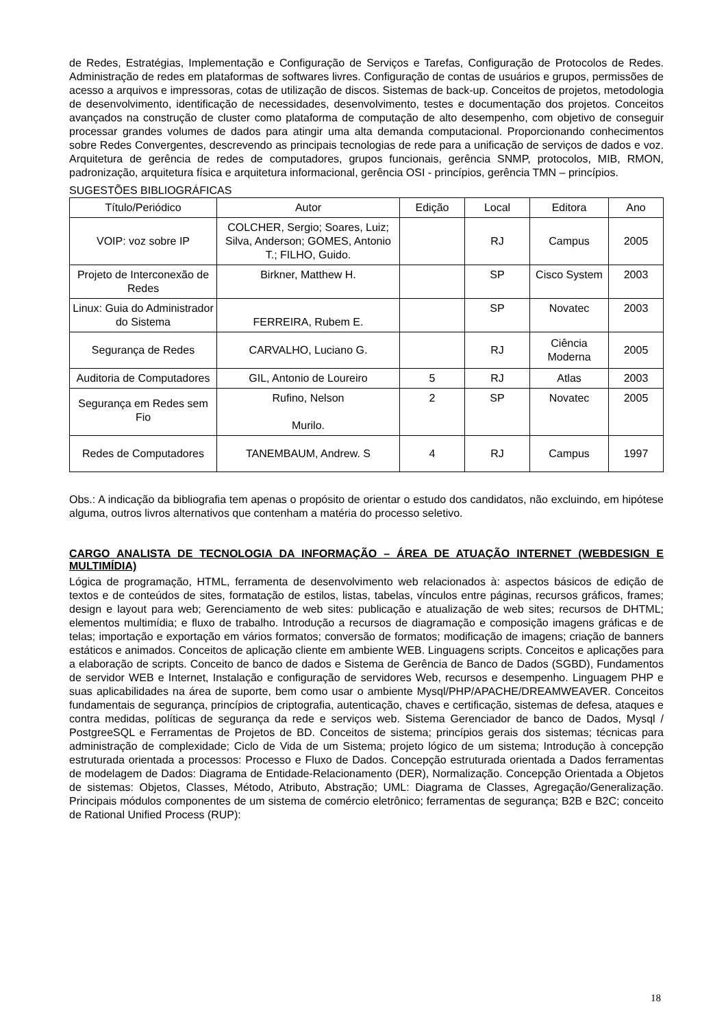de Redes, Estratégias, Implementação e Configuração de Serviços e Tarefas, Configuração de Protocolos de Redes. Administração de redes em plataformas de softwares livres. Configuração de contas de usuários e grupos, permissões de acesso a arquivos e impressoras, cotas de utilização de discos. Sistemas de back-up. Conceitos de projetos, metodologia de desenvolvimento, identificação de necessidades, desenvolvimento, testes e documentação dos projetos. Conceitos avançados na construção de cluster como plataforma de computação de alto desempenho, com objetivo de conseguir processar grandes volumes de dados para atingir uma alta demanda computacional. Proporcionando conhecimentos sobre Redes Convergentes, descrevendo as principais tecnologias de rede para a unificação de serviços de dados e voz. Arquitetura de gerência de redes de computadores, grupos funcionais, gerência SNMP, protocolos, MIB, RMON, padronização, arquitetura física e arquitetura informacional, gerência OSI - princípios, gerência TMN – princípios.
SUGESTÕES BIBLIOGRÁFICAS
| Título/Periódico | Autor | Edição | Local | Editora | Ano |
| VOIP: voz sobre IP | COLCHER, Sergio; Soares, Luiz; Silva, Anderson; GOMES, Antonio T.; FILHO, Guido. | | RJ | Campus | 2005 |
| Projeto de Interconexão de Redes | Birkner, Matthew H. | | SP | Cisco System | 2003 |
| Linux: Guia do Administrador do Sistema | FERREIRA, Rubem E. | | SP | Novatec | 2003 |
| Segurança de Redes | CARVALHO, Luciano G. | | RJ | Ciência Moderna | 2005 |
| Auditoria de Computadores | GIL, Antonio de Loureiro | 5 | RJ | Atlas | 2003 |
| Segurança em Redes sem Fio | Rufino, Nelson Murilo. | 2 | SP | Novatec | 2005 |
| Redes de Computadores | TANEMBAUM, Andrew. S | 4 | RJ | Campus | 1997 |
Obs.: A indicação da bibliografia tem apenas o propósito de orientar o estudo dos candidatos, não excluindo, em hipótese alguma, outros livros alternativos que contenham a matéria do processo seletivo.
CARGO ANALISTA DE TECNOLOGIA DA INFORMAÇÃO – ÁREA DE ATUAÇÃO INTERNET (WEBDESIGN E MULTIMÍDIA)
Lógica de programação, HTML, ferramenta de desenvolvimento web relacionados à: aspectos básicos de edição de textos e de conteúdos de sites, formatação de estilos, listas, tabelas, vínculos entre páginas, recursos gráficos, frames; design e layout para web; Gerenciamento de web sites: publicação e atualização de web sites; recursos de DHTML; elementos multimídia; e fluxo de trabalho. Introdução a recursos de diagramação e composição imagens gráficas e de telas; importação e exportação em vários formatos; conversão de formatos; modificação de imagens; criação de banners estáticos e animados. Conceitos de aplicação cliente em ambiente WEB. Linguagens scripts. Conceitos e aplicações para a elaboração de scripts. Conceito de banco de dados e Sistema de Gerência de Banco de Dados (SGBD), Fundamentos de servidor WEB e Internet, Instalação e configuração de servidores Web, recursos e desempenho. Linguagem PHP e suas aplicabilidades na área de suporte, bem como usar o ambiente Mysql/PHP/APACHE/DREAMWEAVER. Conceitos fundamentais de segurança, princípios de criptografia, autenticação, chaves e certificação, sistemas de defesa, ataques e contra medidas, políticas de segurança da rede e serviços web. Sistema Gerenciador de banco de Dados, Mysql / PostgreeSQL e Ferramentas de Projetos de BD. Conceitos de sistema; princípios gerais dos sistemas; técnicas para administração de complexidade; Ciclo de Vida de um Sistema; projeto lógico de um sistema; Introdução à concepção estruturada orientada a processos: Processo e Fluxo de Dados. Concepção estruturada orientada a Dados ferramentas de modelagem de Dados: Diagrama de Entidade-Relacionamento (DER), Normalização. Concepção Orientada a Objetos de sistemas: Objetos, Classes, Método, Atributo, Abstração; UML: Diagrama de Classes, Agregação/Generalização. Principais módulos componentes de um sistema de comércio eletrônico; ferramentas de segurança; B2B e B2C; conceito de Rational Unified Process (RUP):
18